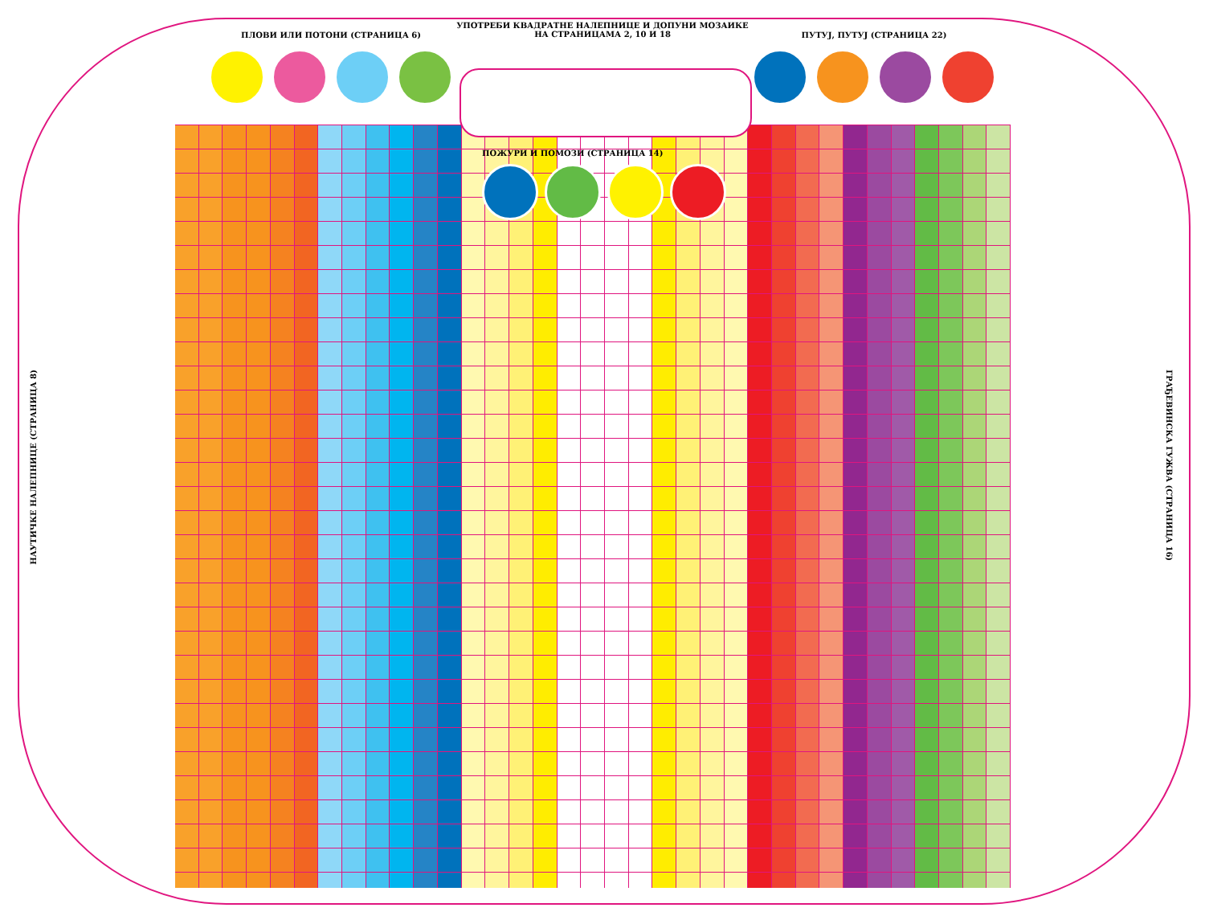ПЛОВИ ИЛИ ПОТОНИ (СТРАНИЦА 6)
УПОТРЕБИ КВАДРАТНЕ НАЛЕПНИЦЕ И ДОПУНИ МОЗАИКЕ
НА СТРАНИЦАМА 2, 10 И 18
ПУТУЈ, ПУТУЈ (СТРАНИЦА 22)
ПОЖУРИ И ПОМОЗИ (СТРАНИЦА 14)
НАУТИЧКЕ НАЛЕПНИЦЕ (СТРАНИЦА 8)
ГРАЂЕВИНСКА ГУЖВА (СТРАНИЦА 16)